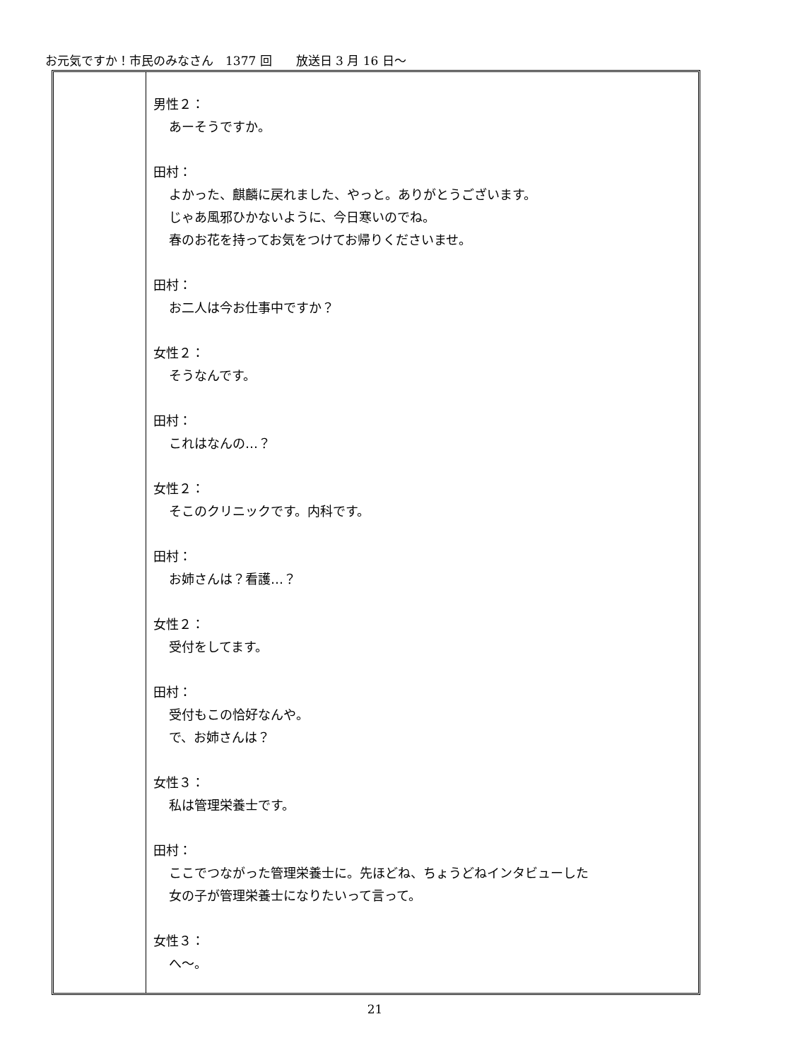お元気ですか！市民のみなさん　1377 回　　放送日 3 月 16 日～
男性２：
あーそうですか。
田村：
よかった、麒麟に戻れました、やっと。ありがとうございます。
じゃあ風邪ひかないように、今日寒いのでね。
春のお花を持ってお気をつけてお帰りくださいませ。
田村：
お二人は今お仕事中ですか？
女性２：
そうなんです。
田村：
これはなんの…？
女性２：
そこのクリニックです。内科です。
田村：
お姉さんは？看護…？
女性２：
受付をしてます。
田村：
受付もこの恰好なんや。
で、お姉さんは？
女性３：
私は管理栄養士です。
田村：
ここでつながった管理栄養士に。先ほどね、ちょうどねインタビューした
女の子が管理栄養士になりたいって言って。
女性３：
へ～。
21